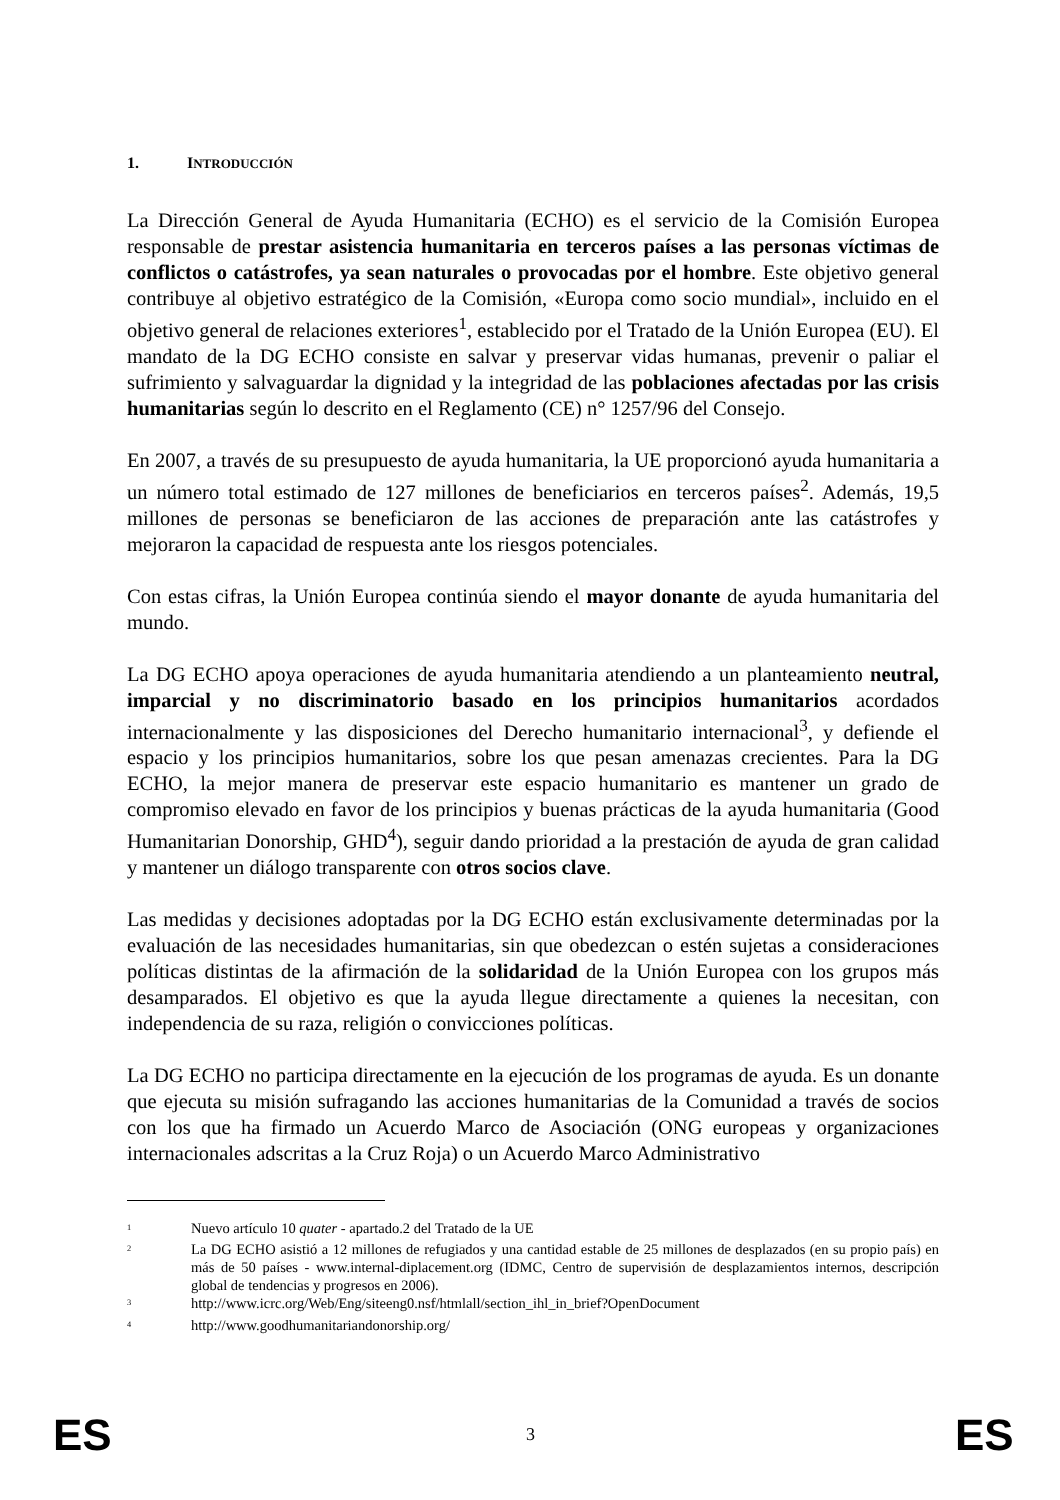1. INTRODUCCIÓN
La Dirección General de Ayuda Humanitaria (ECHO) es el servicio de la Comisión Europea responsable de prestar asistencia humanitaria en terceros países a las personas víctimas de conflictos o catástrofes, ya sean naturales o provocadas por el hombre. Este objetivo general contribuye al objetivo estratégico de la Comisión, «Europa como socio mundial», incluido en el objetivo general de relaciones exteriores<sup>1</sup>, establecido por el Tratado de la Unión Europea (EU). El mandato de la DG ECHO consiste en salvar y preservar vidas humanas, prevenir o paliar el sufrimiento y salvaguardar la dignidad y la integridad de las poblaciones afectadas por las crisis humanitarias según lo descrito en el Reglamento (CE) n° 1257/96 del Consejo.
En 2007, a través de su presupuesto de ayuda humanitaria, la UE proporcionó ayuda humanitaria a un número total estimado de 127 millones de beneficiarios en terceros países<sup>2</sup>. Además, 19,5 millones de personas se beneficiaron de las acciones de preparación ante las catástrofes y mejoraron la capacidad de respuesta ante los riesgos potenciales.
Con estas cifras, la Unión Europea continúa siendo el mayor donante de ayuda humanitaria del mundo.
La DG ECHO apoya operaciones de ayuda humanitaria atendiendo a un planteamiento neutral, imparcial y no discriminatorio basado en los principios humanitarios acordados internacionalmente y las disposiciones del Derecho humanitario internacional<sup>3</sup>, y defiende el espacio y los principios humanitarios, sobre los que pesan amenazas crecientes. Para la DG ECHO, la mejor manera de preservar este espacio humanitario es mantener un grado de compromiso elevado en favor de los principios y buenas prácticas de la ayuda humanitaria (Good Humanitarian Donorship, GHD<sup>4</sup>), seguir dando prioridad a la prestación de ayuda de gran calidad y mantener un diálogo transparente con otros socios clave.
Las medidas y decisiones adoptadas por la DG ECHO están exclusivamente determinadas por la evaluación de las necesidades humanitarias, sin que obedezcan o estén sujetas a consideraciones políticas distintas de la afirmación de la solidaridad de la Unión Europea con los grupos más desamparados. El objetivo es que la ayuda llegue directamente a quienes la necesitan, con independencia de su raza, religión o convicciones políticas.
La DG ECHO no participa directamente en la ejecución de los programas de ayuda. Es un donante que ejecuta su misión sufragando las acciones humanitarias de la Comunidad a través de socios con los que ha firmado un Acuerdo Marco de Asociación (ONG europeas y organizaciones internacionales adscritas a la Cruz Roja) o un Acuerdo Marco Administrativo
<sup>1</sup> Nuevo artículo 10 quater - apartado.2 del Tratado de la UE
<sup>2</sup> La DG ECHO asistió a 12 millones de refugiados y una cantidad estable de 25 millones de desplazados (en su propio país) en más de 50 países - www.internal-diplacement.org (IDMC, Centro de supervisión de desplazamientos internos, descripción global de tendencias y progresos en 2006).
<sup>3</sup> http://www.icrc.org/Web/Eng/siteeng0.nsf/htmlall/section_ihl_in_brief?OpenDocument
<sup>4</sup> http://www.goodhumanitariandonorship.org/
ES 3 ES